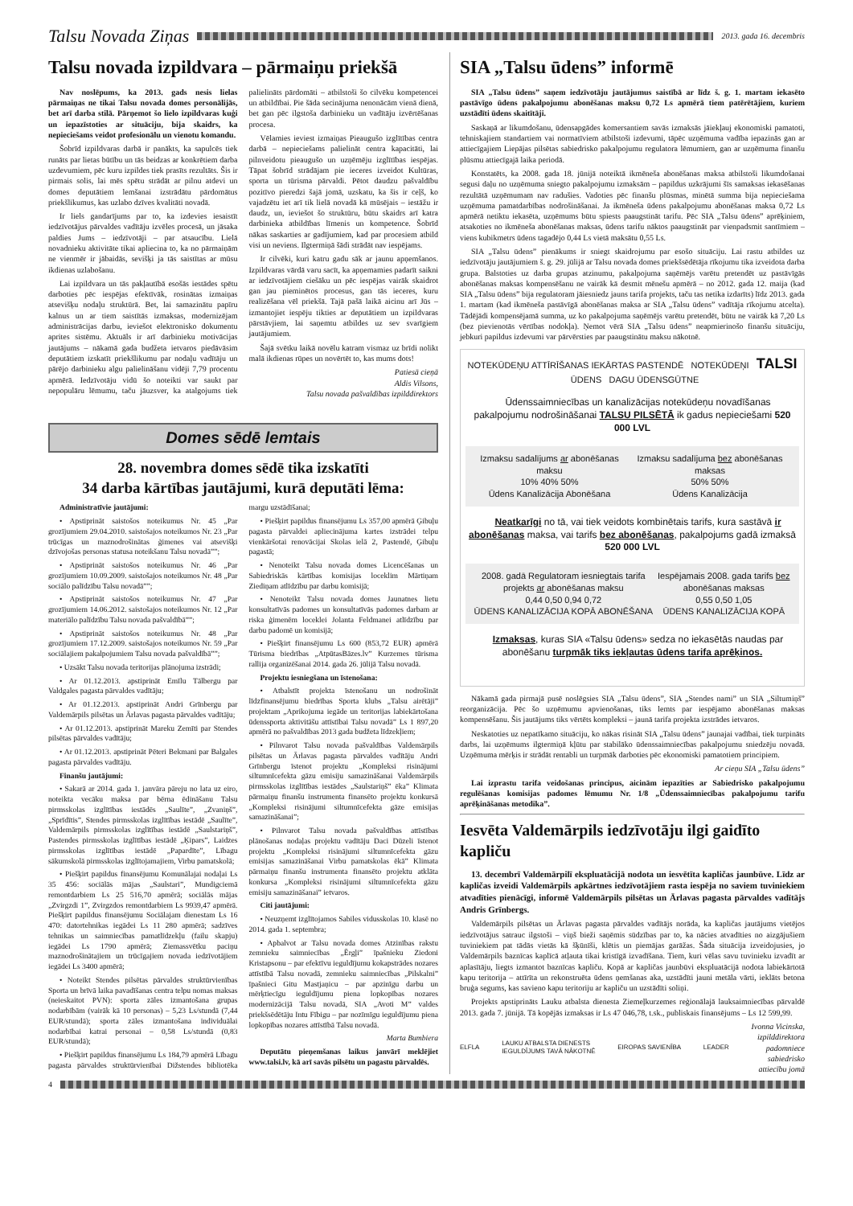Talsu Novada Ziņas
2013. gada 16. decembris
Talsu novada izpildvara – pārmaiņu priekšā
Nav noslēpums, ka 2013. gads nesis lielas pārmaiņas ne tikai Talsu novada domes personālijās, bet arī darba stilā. Pārņemot šo lielo izpildvaras kuģi un iepazīstoties ar situāciju, bija skaidrs, ka nepieciešams veidot profesionālu un vienotu komandu.
Šobrīd izpildvaras darbā ir panākts, ka sapulcēs tiek runāts par lietas būtību un tās beidzas ar konkrētiem darba uzdevumiem, pēc kuru izpildes tiek prasīts rezultāts. Šis ir pirmais solis, lai mēs spētu strādāt ar pilnu atdevi un domes deputātiem lemšanai izstrādātu pārdomātus priekšlikumus, kas uzlabo dzīves kvalitāti novadā.
Ir liels gandarījums par to, ka izdevies iesaistīt iedzīvotājus pārvaldes vadītāju izvēles procesā, un jāsaka paldies Jums – iedzīvotāji – par atsaucību. Lielā novadnieku aktivitāte tikai apliecina to, ka no pārmaiņām ne vienmēr ir jābaidās, sevišķi ja tās saistītas ar mūsu ikdienas uzlabošanu.
Lai izpildvara un tās pakļautībā esošās iestādes spētu darboties pēc iespējas efektīvāk, rosinātas izmaiņas atsevišķu nodaļu struktūrā. Bet, lai samazinātu papīru kalnus un ar tiem saistītās izmaksas, modernizējam administrācijas darbu, ieviešot elektronisko dokumentu aprites sistēmu. Aktuāls ir arī darbinieku motivācijas jautājums – nākamā gada budžeta ietvaros piedāvāsim deputātiem izskatīt priekšlikumu par nodaļu vadītāju un pārējo darbinieku algu palielināšanu vidēji 7,79 procentu apmērā. Iedzīvotāju vidū šo noteikti var saukt par nepopulāru lēmumu, taču jāuzsver, ka atalgojums tiek palielināts pārdomāti – atbilstoši šo cilvēku kompetencei un atbildībai. Pie šāda secinājuma nenonācām vienā dienā, bet gan pēc ilgstoša darbinieku un vadītāju izvērtēšanas procesa.
Vēlamies ieviest izmaiņas Pieaugušo izglītības centra darbā – nepieciešams palielināt centra kapacitāti, lai pilnveidotu pieaugušo un uzņēmēju izglītības iespējas. Tāpat šobrīd strādājam pie ieceres izveidot Kultūras, sporta un tūrisma pārvaldi. Pētot daudzu pašvaldību pozitīvo pieredzi šajā jomā, uzskatu, ka šis ir ceļš, ko vajadzētu iet arī tik lielā novadā kā mūsējais – iestāžu ir daudz, un, ieviešot šo struktūru, būtu skaidrs arī katra darbinieka atbildības līmenis un kompetence. Šobrīd nākas saskarties ar gadījumiem, kad par procesiem atbild visi un neviens. Ilgtermiņā šādi strādāt nav iespējams.
Ir cilvēki, kuri katru gadu sāk ar jaunu apņemšanos. Izpildvaras vārdā varu sacīt, ka apņemamies padarīt saikni ar iedzīvotājiem ciešāku un pēc iespējas vairāk skaidrot gan jau pieminētos procesus, gan tās ieceres, kuru realizēšana vēl priekšā. Tajā pašā laikā aicinu arī Jūs – izmantojiet iespēju tikties ar deputātiem un izpildvaras pārstāvjiem, lai saņemtu atbildes uz sev svarīgiem jautājumiem.
Šajā svētku laikā novēlu katram vismaz uz brīdi nolikt malā ikdienas rūpes un novērtēt to, kas mums dots!
Patiesā cieņā
Aldis Vilsons,
Talsu novada pašvaldības izpilddirektors
Domes sēdē lemtais
28. novembra domes sēdē tika izskatīti
34 darba kārtības jautājumi, kurā deputāti lēma:
Administratīvie jautājumi:
• Apstiprināt saistošos noteikumus Nr. 45 „Par grozījumiem 29.04.2010. saistošajos noteikumos Nr. 23 „Par trūcīgas un maznodrošinātas ģimenes vai atsevišķi dzīvojošas personas statusa noteikšanu Talsu novadā””;
• Apstiprināt saistošos noteikumus Nr. 46 „Par grozījumiem 10.09.2009. saistošajos noteikumos Nr. 48 „Par sociālo palīdzību Talsu novadā””;
• Apstiprināt saistošos noteikumus Nr. 47 „Par grozījumiem 14.06.2012. saistošajos noteikumos Nr. 12 „Par materiālo palīdzību Talsu novada pašvaldībā””;
• Apstiprināt saistošos noteikumus Nr. 48 „Par grozījumiem 17.12.2009. saistošajos noteikumos Nr. 59 „Par sociālajiem pakalpojumiem Talsu novada pašvaldībā””;
• Uzsākt Talsu novada teritorijas plānojuma izstrādi;
• Ar 01.12.2013. apstiprināt Emīlu Tālbergu par Valdgales pagasta pārvaldes vadītāju;
• Ar 01.12.2013. apstiprināt Andri Grīnbergu par Valdemārpils pilsētas un Ārlavas pagasta pārvaldes vadītāju;
• Ar 01.12.2013. apstiprināt Mareku Zemīti par Stendes pilsētas pārvaldes vadītāju;
• Ar 01.12.2013. apstiprināt Pēteri Bekmani par Balgales pagasta pārvaldes vadītāju.
Finanšu jautājumi:
• Sakarā ar 2014. gada 1. janvāra pāreju no lata uz eiro, noteikta vecāku maksa par bērna ēdināšanu Talsu pirmsskolas izglītības iestādēs „Saulīte”, „Zvaniņš”, „Sprīdītis”, Stendes pirmsskolas izglītības iestādē „Saulīte”, Valdemārpils pirmsskolas izglītības iestādē „Saulstariņš”, Pastendes pirmsskolas izglītības iestādē „Ķipars”, Laidzes pirmsskolas izglītības iestādē „Papardīte”, Lībagu sākumskolā pirmsskolas izglītojamajiem, Virbu pamatskolā;
• Piešķirt papildus finansējumu Komunālajai nodaļai Ls 35 456: sociālās mājas „Saulstari”, Mundigciemā remontdarbiem Ls 25 516,70 apmērā; sociālās mājas „Zvirgzdi 1”, Zvirgzdos remontdarbiem Ls 9939,47 apmērā. Piešķirt papildus finansējumu Sociālajam dienestam Ls 16 470: datortehnikas iegādei Ls 11 280 apmērā; sadzīves tehnikas un saimniecības pamatlīdzekļu (failu skapju) iegādei Ls 1790 apmērā; Ziemassvētku paciņu maznodrošinātajiem un trūcīgajiem novada iedzīvotājiem iegādei Ls 3400 apmērā;
• Noteikt Stendes pilsētas pārvaldes struktūrvienības Sporta un brīvā laika pavadīšanas centra telpu nomas maksas (neieskaitot PVN): sporta zāles izmantošana grupas nodarbībām (vairāk kā 10 personas) – 5,23 Ls/stundā (7,44 EUR/stundā); sporta zāles izmantošana individuālai nodarbībai katrai personai – 0,58 Ls/stundā (0,83 EUR/stundā);
• Piešķirt papildus finansējumu Ls 184,79 apmērā Lībagu pagasta pārvaldes struktūrvienībai Dižstendes bibliotēka margu uzstādīšanai;
• Piešķirt papildus finansējumu Ls 357,00 apmērā Ģibuļu pagasta pārvaldei apliecinājuma kartes izstrādei telpu vienkāršotai renovācijai Skolas ielā 2, Pastendē, Ģibuļu pagastā;
• Nenoteikt Talsu novada domes Licencēšanas un Sabiedriskās kārtības komisijas loceklim Mārtiņam Ziediņam atlīdzību par darbu komisijā;
• Nenoteikt Talsu novada domes Jaunatnes lietu konsultatīvās padomes un konsultatīvās padomes darbam ar riska ģimenēm loceklei Jolanta Feldmanei atlīdzību par darbu padomē un komisijā;
• Piešķirt finansējumu Ls 600 (853,72 EUR) apmērā Tūrisma biedrības „AtpūtasBāzes.lv” Kurzemes tūrisma rallija organizēšanai 2014. gada 26. jūlijā Talsu novadā.
Projektu iesniegšana un īstenošana:
• Atbalstīt projekta īstenošanu un nodrošināt līdzfinansējumu biedrības Sporta klubs „Talsu airētāji” projektam „Aprikojuma iegāde un teritorijas labiekārtošana ūdenssporta aktivitāšu attīstībai Talsu novadā” Ls 1 897,20 apmērā no pašvaldības 2013 gada budžeta līdzekļiem;
• Pilnvarot Talsu novada pašvaldības Valdemārpils pilsētas un Ārlavas pagasta pārvaldes vadītāju Andri Grīnbergu īstenot projektu „Kompleksi risinājumi siltumnīcefekta gāzu emisiju samazināšanai Valdemārpils pirmsskolas izglītības iestādes „Saulstariņš” ēka” Klimata pārmaiņu finanšu instrumenta finansēto projektu konkursā „Kompleksi risinājumi siltumnīcefekta gāze emisijas samazināšanai”;
• Pilnvarot Talsu novada pašvaldības attīstības plānošanas nodaļas projektu vadītāju Daci Dūzeli īstenot projektu „Kompleksi risinājumi siltumnīcefekta gāzu emisijas samazināšanai Virbu pamatskolas ēkā” Klimata pārmaiņu finanšu instrumenta finansēto projektu atklāta konkursa „Kompleksi risinājumi siltumnīcefekta gāzu emisiju samazināšanai” ietvaros.
Citi jautājumi:
• Neuzņemt izglītojamos Sabiles vidusskolas 10. klasē no 2014. gada 1. septembra;
• Apbalvot ar Talsu novada domes Atzinības rakstu zemnieku saimniecības „Ērgļi” īpašnieku Ziedoni Kristapsonu – par efektīvu ieguldījumu kokapstrādes nozares attīstībā Talsu novadā, zemnieku saimniecības „Pilskalni” īpašnieci Gitu Mastjaņicu – par apzinīgu darbu un mērķtiecīgu ieguldījumu piena lopkopības nozares modernizācijā Talsu novadā, SIA „Avoti M” valdes priekšsēdētāju Intu Fībigu – par nozīmīgu ieguldījumu piena lopkopības nozares attīstībā Talsu novadā.
Marta Bumbiera
Deputātu pieņemšanas laikus janvārī meklējiet www.talsi.lv, kā arī savās pilsētu un pagastu pārvaldēs.
SIA „Talsu ūdens” informē
SIA „Talsu ūdens” saņem iedzīvotāju jautājumus saistībā ar līdz š. g. 1. martam iekasēto pastāvīgo ūdens pakalpojumu abonēšanas maksu 0,72 Ls apmērā tiem patērētājiem, kuriem uzstādīti ūdens skaitītāji.
Saskaņā ar likumdošanu, ūdensapgādes komersantiem savās izmaksās jāiekļauj ekonomiski pamatoti, tehniskajiem standartiem vai normatīviem atbilstoši izdevumi, tāpēc uzņēmuma vadība iepazinās gan ar attiecīgajiem Liepājas pilsētas sabiedrisko pakalpojumu regulatora lēmumiem, gan ar uzņēmuma finanšu plūsmu attiecīgajā laika periodā.
Konstatēts, ka 2008. gada 18. jūnijā noteiktā ikmēneša abonēšanas maksa atbilstoši likumdošanai segusi daļu no uzņēmuma sniegto pakalpojumu izmaksām – papildus uzkrājumi šīs samaksas iekasēšanas rezultātā uzņēmumam nav radušies. Vadoties pēc finanšu plūsmas, minētā summa bija nepieciešama uzņēmuma pamatdarbības nodrošināšanai. Ja ikmēneša ūdens pakalpojumu abonēšanas maksa 0,72 Ls apmērā netiktu iekasēta, uzņēmums būtu spiests paaugstināt tarifu. Pēc SIA „Talsu ūdens” aprēķiniem, atsakoties no ikmēneša abonēšanas maksas, ūdens tarifu nāktos paaugstināt par vienpadsmit santīmiem – viens kubikmetrs ūdens tagadējo 0,44 Ls vietā maksātu 0,55 Ls.
SIA „Talsu ūdens” pienākums ir sniegt skaidrojumu par esošo situāciju. Lai rastu atbildes uz iedzīvotāju jautājumiem š. g. 29. jūlijā ar Talsu novada domes priekšsēdētāja rīkojumu tika izveidota darba grupa. Balstoties uz darba grupas atzinumu, pakalpojuma saņēmējs varētu pretendēt uz pastāvīgās abonēšanas maksas kompensēšanu ne vairāk kā desmit mēnešu apmērā – no 2012. gada 12. maija (kad SIA „Talsu ūdens” bija regulatoram jāiesniedz jauns tarifa projekts, taču tas netika izdarīts) līdz 2013. gada 1. martam (kad ikmēneša pastāvīgā abonēšanas maksa ar SIA „Talsu ūdens” vadītāja rīkojumu atcelta). Tādējādi kompensējamā summa, uz ko pakalpojuma saņēmējs varētu pretendēt, būtu ne vairāk kā 7,20 Ls (bez pievienotās vērtības nodokļa). Ņemot vērā SIA „Talsu ūdens” neapmierinošo finanšu situāciju, jebkuri papildus izdevumi var pārvērsties par paaugstinātu maksu nākotnē.
NOTEKŪDEŅU ATTĪRĪŠANAS IEKĀRTAS PASTENDĒ NOTEKŪDEŅI TALSI ŪDENS DAGU ŪDENSGŪTNE
Ūdenssaimniecības un kanalizācijas notekūdeņu novadīšanas pakalpojumu nodrošināšanai TALSU PILSĒTĀ ik gadus nepieciešami 520 000 LVL
Izmaksu sadalījums ar abonēšanas maksu
10% 40% 50%
Ūdens Kanalizācija Abonēšana Izmaksu sadalījuma bez abonēšanas maksas
50% 50%
Ūdens Kanalizācija
Neatkarīgi no tā, vai tiek veidots kombinētais tarifs, kura sastāvā ir abonēšanas maksa, vai tarifs bez abonēšanas, pakalpojums gadā izmaksā 520 000 LVL
2008. gadā Regulatoram iesniegtais tarifa projekts ar abonēšanas maksu
0,44 0,50 0,94 0,72
ŪDENS KANALIZĀCIJA KOPĀ ABONĒŠANA Iespējamais 2008. gada tarifs bez abonēšanas maksas
0,55 0,50 1,05
ŪDENS KANALIZĀCIJA KOPĀ
Izmaksas, kuras SIA «Talsu ūdens» sedza no iekasētās naudas par abonēšanu turpmāk tiks iekļautas ūdens tarifa aprēķinos.
Nākamā gada pirmajā pusē noslēgsies SIA „Talsu ūdens”, SIA „Stendes nami” un SIA „Siltumiņš” reorganizācija. Pēc šo uzņēmumu apvienošanas, tiks lemts par iespējamo abonēšanas maksas kompensēšanu. Šis jautājums tiks vērtēts kompleksi – jaunā tarifa projekta izstrādes ietvaros.
Neskatoties uz nepatīkamo situāciju, ko nākas risināt SIA „Talsu ūdens” jaunajai vadībai, tiek turpināts darbs, lai uzņēmums ilgtermiņā kļūtu par stabilāko ūdenssaimniecības pakalpojumu sniedzēju novadā. Uzņēmuma mērķis ir strādāt rentabli un turpmāk darboties pēc ekonomiski pamatotiem principiem.
Ar cieņu SIA „Talsu ūdens”
Lai izprastu tarifa veidošanas principus, aicinām iepazīties ar Sabiedrisko pakalpojumu regulēšanas komisijas padomes lēmumu Nr. 1/8 „Ūdenssaimniecības pakalpojumu tarifu aprēķināšanas metodika”.
Iesvēta Valdemārpils iedzīvotāju ilgi gaidīto kapliču
13. decembrī Valdemārpilī ekspluatācijā nodota un iesvētīta kapličas jaunbūve. Līdz ar kapličas izveidi Valdemārpils apkārtnes iedzīvotājiem rasta iespēja no saviem tuviniekiem atvadīties pienācīgi, informē Valdemārpils pilsētas un Ārlavas pagasta pārvaldes vadītājs Andris Grīnbergs.
Valdemārpils pilsētas un Ārlavas pagasta pārvaldes vadītājs norāda, ka kapličas jautājums vietējos iedzīvotājus satrauc ilgstoši – viņš bieži saņēmis sūdzības par to, ka nācies atvadīties no aizgājušiem tuviniekiem pat tādās vietās kā šķūnīši, klētis un piemājas garāžas. Šāda situācija izveidojusies, jo Valdemārpils baznīcas kaplīcā atļauta tikai kristīgā izvadīšana. Tiem, kuri vēlas savu tuvinieku izvadīt ar aplasītāju, liegts izmantot baznīcas kapliču. Kopā ar kapličas jaunbūvi ekspluatācijā nodota labiekārtotā kapu teritorija – attīrīta un rekonstruēta ūdens ņemšanas aka, uzstādīti jauni metāla vārti, ieklāts betona bruģa segums, kas savieno kapu teritoriju ar kapliču un uzstādīti soliņi.
Projekts apstiprināts Lauku atbalsta dienesta Ziemeļkurzemes reģionālajā lauksaimniecības pārvaldē 2013. gada 7. jūnijā. Tā kopējās izmaksas ir Ls 47 046,78, t.sk., publiskais finansējums – Ls 12 599,99.
ELFLA LAUKU ATBALSTA DIENESTS
IEGULDĪJUMS TAVĀ NĀKOTNĒ EIROPAS SAVIENĪBA LEADER Ivonna Vicinska,
izpilddirektora
padomniece
sabiedrisko
attiecību jomā
4